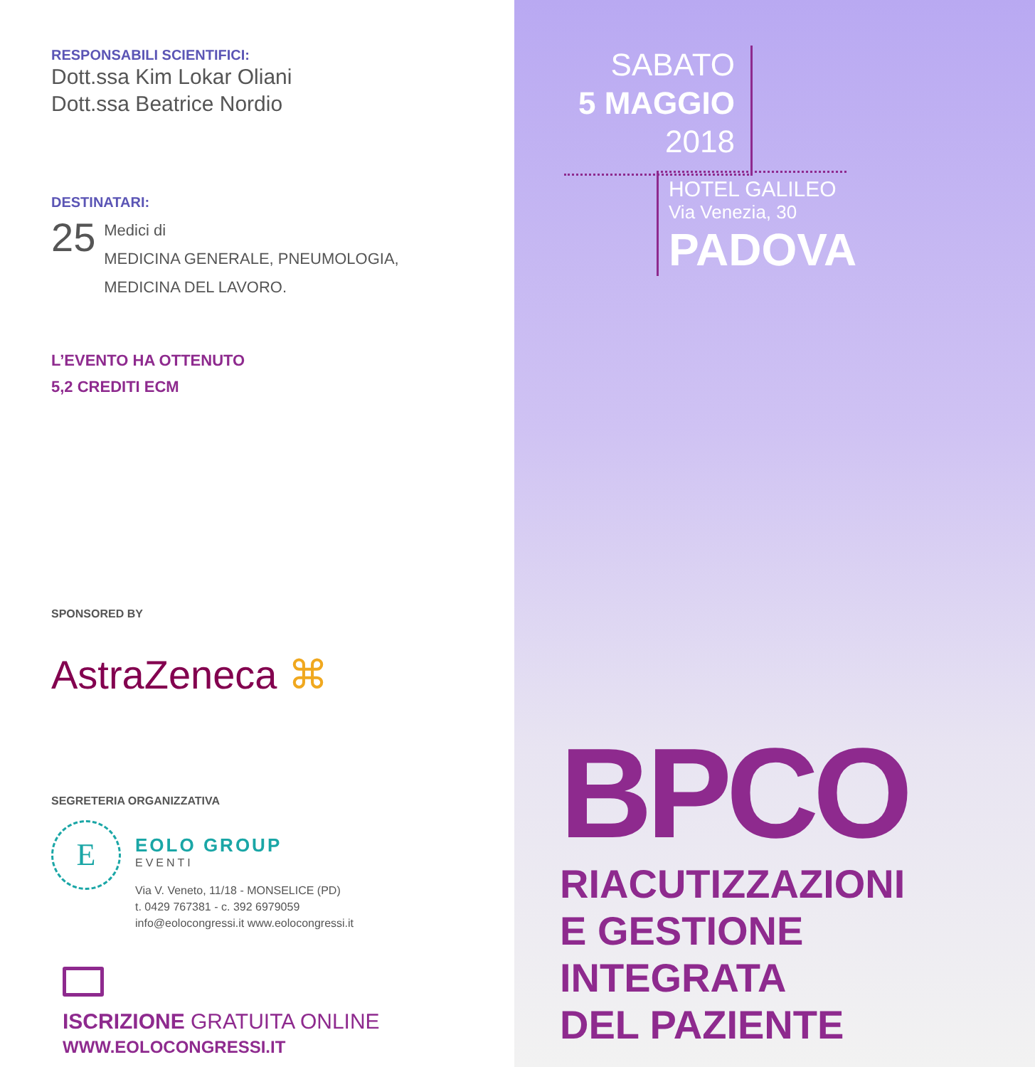RESPONSABILI SCIENTIFICI:
Dott.ssa Kim Lokar Oliani
Dott.ssa Beatrice Nordio
DESTINATARI:
25
Medici di
MEDICINA GENERALE, PNEUMOLOGIA,
MEDICINA DEL LAVORO.
L’EVENTO HA OTTENUTO
5,2 CREDITI ECM
SPONSORED BY
AstraZeneca ⌘
SEGRETERIA ORGANIZZATIVA
E
EOLO GROUP
EVENTI
Via V. Veneto, 11/18 - MONSELICE (PD)
t. 0429 767381 - c. 392 6979059
info@eolocongressi.it www.eolocongressi.it
ISCRIZIONE GRATUITA ONLINE
WWW.EOLOCONGRESSI.IT
SABATO
5 MAGGIO
2018
HOTEL GALILEO
Via Venezia, 30
PADOVA
BPCO
RIACUTIZZAZIONI
E GESTIONE
INTEGRATA
DEL PAZIENTE